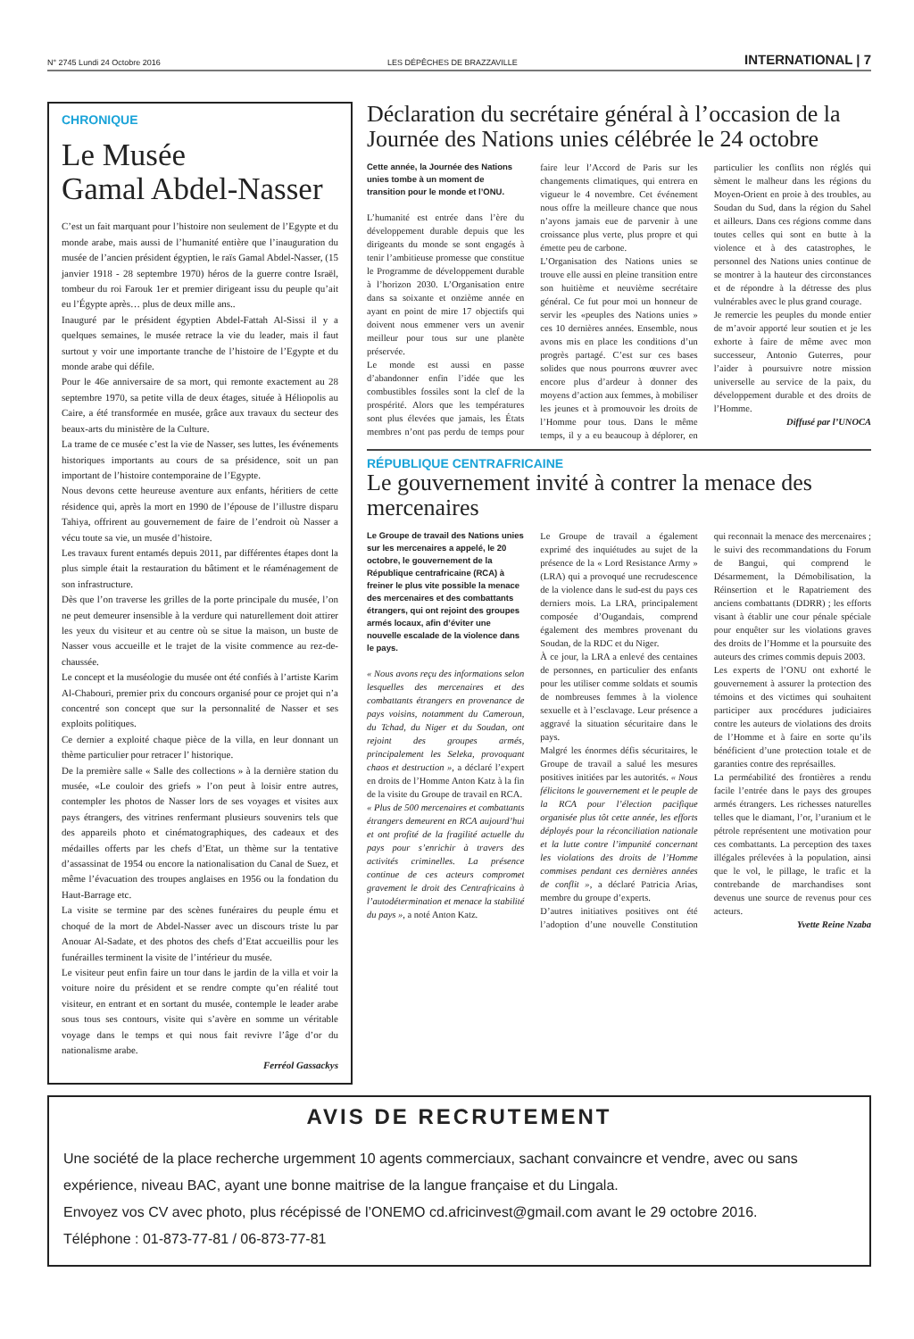N° 2745 Lundi 24 Octobre 2016 LES DÉPÊCHES DE BRAZZAVILLE INTERNATIONAL | 7
CHRONIQUE
Le Musée
Gamal Abdel-Nasser
C’est un fait marquant pour l’histoire non seulement de l’Egypte et du monde arabe, mais aussi de l’humanité entière que l’inauguration du musée de l’ancien président égyptien, le raïs Gamal Abdel-Nasser, (15 janvier 1918 - 28 septembre 1970) héros de la guerre contre Israël, tombeur du roi Farouk 1er et premier dirigeant issu du peuple qu’ait eu l’Égypte après… plus de deux mille ans..
Inauguré par le président égyptien Abdel-Fattah Al-Sissi il y a quelques semaines, le musée retrace la vie du leader, mais il faut surtout y voir une importante tranche de l’histoire de l’Egypte et du monde arabe qui défile.
Pour le 46e anniversaire de sa mort, qui remonte exactement au 28 septembre 1970, sa petite villa de deux étages, située à Héliopolis au Caire, a été transformée en musée, grâce aux travaux du secteur des beaux-arts du ministère de la Culture.
La trame de ce musée c’est la vie de Nasser, ses luttes, les événements historiques importants au cours de sa présidence, soit un pan important de l’histoire contemporaine de l’Egypte.
Nous devons cette heureuse aventure aux enfants, héritiers de cette résidence qui, après la mort en 1990 de l’épouse de l’illustre disparu Tahiya, offrirent au gouvernement de faire de l’endroit où Nasser a vécu toute sa vie, un musée d’histoire.
Les travaux furent entamés depuis 2011, par différentes étapes dont la plus simple était la restauration du bâtiment et le réaménagement de son infrastructure.
Dès que l’on traverse les grilles de la porte principale du musée, l’on ne peut demeurer insensible à la verdure qui naturellement doit attirer les yeux du visiteur et au centre où se situe la maison, un buste de Nasser vous accueille et le trajet de la visite commence au rez-de-chaussée.
Le concept et la muséologie du musée ont été confiés à l’artiste Karim Al-Chabouri, premier prix du concours organisé pour ce projet qui n’a concentré son concept que sur la personnalité de Nasser et ses exploits politiques.
Ce dernier a exploité chaque pièce de la villa, en leur donnant un thème particulier pour retracer l’ historique.
De la première salle « Salle des collections » à la dernière station du musée, «Le couloir des griefs » l’on peut à loisir entre autres, contempler les photos de Nasser lors de ses voyages et visites aux pays étrangers, des vitrines renfermant plusieurs souvenirs tels que des appareils photo et cinématographiques, des cadeaux et des médailles offerts par les chefs d’Etat, un thème sur la tentative d’assassinat de 1954 ou encore la nationalisation du Canal de Suez, et même l’évacuation des troupes anglaises en 1956 ou la fondation du Haut-Barrage etc.
La visite se termine par des scènes funéraires du peuple ému et choqué de la mort de Abdel-Nasser avec un discours triste lu par Anouar Al-Sadate, et des photos des chefs d’Etat accueillis pour les funérailles terminent la visite de l’intérieur du musée.
Le visiteur peut enfin faire un tour dans le jardin de la villa et voir la voiture noire du président et se rendre compte qu’en réalité tout visiteur, en entrant et en sortant du musée, contemple le leader arabe sous tous ses contours, visite qui s’avère en somme un véritable voyage dans le temps et qui nous fait revivre l’âge d’or du nationalisme arabe.
Ferréol Gassackys
Déclaration du secrétaire général à l’occasion de la Journée des Nations unies célébrée le 24 octobre
Cette année, la Journée des Nations unies tombe à un moment de transition pour le monde et l’ONU.
L’humanité est entrée dans l’ère du développement durable depuis que les dirigeants du monde se sont engagés à tenir l’ambitieuse promesse que constitue le Programme de développement durable à l’horizon 2030. L’Organisation entre dans sa soixante et onzième année en ayant en point de mire 17 objectifs qui doivent nous emmener vers un avenir meilleur pour tous sur une planète préservée.
Le monde est aussi en passe d’abandonner enfin l’idée que les combustibles fossiles sont la clef de la prospérité. Alors que les températures sont plus élevées que jamais, les États membres n’ont pas perdu de temps pour faire leur l’Accord de Paris sur les changements climatiques, qui entrera en vigueur le 4 novembre. Cet événement nous offre la meilleure chance que nous n’ayons jamais eue de parvenir à une croissance plus verte, plus propre et qui émette peu de carbone.
L’Organisation des Nations unies se trouve elle aussi en pleine transition entre son huitième et neuvième secrétaire général. Ce fut pour moi un honneur de servir les «peuples des Nations unies » ces 10 dernières années. Ensemble, nous avons mis en place les conditions d’un progrès partagé. C’est sur ces bases solides que nous pourrons œuvrer avec encore plus d’ardeur à donner des moyens d’action aux femmes, à mobiliser les jeunes et à promouvoir les droits de l’Homme pour tous. Dans le même temps, il y a eu beaucoup à déplorer, en particulier les conflits non réglés qui sèment le malheur dans les régions du Moyen-Orient en proie à des troubles, au Soudan du Sud, dans la région du Sahel et ailleurs. Dans ces régions comme dans toutes celles qui sont en butte à la violence et à des catastrophes, le personnel des Nations unies continue de se montrer à la hauteur des circonstances et de répondre à la détresse des plus vulnérables avec le plus grand courage.
Je remercie les peuples du monde entier de m’avoir apporté leur soutien et je les exhorte à faire de même avec mon successeur, Antonio Guterres, pour l’aider à poursuivre notre mission universelle au service de la paix, du développement durable et des droits de l’Homme.
Diffusé par l’UNOCA
RÉPUBLIQUE CENTRAFRICAINE
Le gouvernement invité à contrer la menace des mercenaires
Le Groupe de travail des Nations unies sur les mercenaires a appelé, le 20 octobre, le gouvernement de la République centrafricaine (RCA) à freiner le plus vite possible la menace des mercenaires et des combattants étrangers, qui ont rejoint des groupes armés locaux, afin d’éviter une nouvelle escalade de la violence dans le pays.
« Nous avons reçu des informations selon lesquelles des mercenaires et des combattants étrangers en provenance de pays voisins, notamment du Cameroun, du Tchad, du Niger et du Soudan, ont rejoint des groupes armés, principalement les Seleka, provoquant chaos et destruction », a déclaré l’expert en droits de l’Homme Anton Katz à la fin de la visite du Groupe de travail en RCA.
« Plus de 500 mercenaires et combattants étrangers demeurent en RCA aujourd’hui et ont profité de la fragilité actuelle du pays pour s’enrichir à travers des activités criminelles. La présence continue de ces acteurs compromet gravement le droit des Centrafricains à l’autodétermination et menace la stabilité du pays », a noté Anton Katz.
Le Groupe de travail a également exprimé des inquiétudes au sujet de la présence de la « Lord Resistance Army » (LRA) qui a provoqué une recrudescence de la violence dans le sud-est du pays ces derniers mois. La LRA, principalement composée d’Ougandais, comprend également des membres provenant du Soudan, de la RDC et du Niger.
À ce jour, la LRA a enlevé des centaines de personnes, en particulier des enfants pour les utiliser comme soldats et soumis de nombreuses femmes à la violence sexuelle et à l’esclavage. Leur présence a aggravé la situation sécuritaire dans le pays.
Malgré les énormes défis sécuritaires, le Groupe de travail a salué les mesures positives initiées par les autorités. « Nous félicitons le gouvernement et le peuple de la RCA pour l’élection pacifique organisée plus tôt cette année, les efforts déployés pour la réconciliation nationale et la lutte contre l’impunité concernant les violations des droits de l’Homme commises pendant ces dernières années de conflit », a déclaré Patricia Arias, membre du groupe d’experts.
D’autres initiatives positives ont été l’adoption d’une nouvelle Constitution qui reconnait la menace des mercenaires ; le suivi des recommandations du Forum de Bangui, qui comprend le Désarmement, la Démobilisation, la Réinsertion et le Rapatriement des anciens combattants (DDRR) ; les efforts visant à établir une cour pénale spéciale pour enquêter sur les violations graves des droits de l’Homme et la poursuite des auteurs des crimes commis depuis 2003.
Les experts de l’ONU ont exhorté le gouvernement à assurer la protection des témoins et des victimes qui souhaitent participer aux procédures judiciaires contre les auteurs de violations des droits de l’Homme et à faire en sorte qu’ils bénéficient d’une protection totale et de garanties contre des représailles.
La perméabilité des frontières a rendu facile l’entrée dans le pays des groupes armés étrangers. Les richesses naturelles telles que le diamant, l’or, l’uranium et le pétrole représentent une motivation pour ces combattants. La perception des taxes illégales prélevées à la population, ainsi que le vol, le pillage, le trafic et la contrebande de marchandises sont devenus une source de revenus pour ces acteurs.
Yvette Reine Nzaba
AVIS DE RECRUTEMENT
Une société de la place recherche urgemment 10 agents commerciaux, sachant convaincre et vendre, avec ou sans expérience, niveau BAC, ayant une bonne maitrise de la langue française et du Lingala.
Envoyez vos CV avec photo, plus récépissé de l’ONEMO cd.africinvest@gmail.com avant le 29 octobre 2016.
Téléphone : 01-873-77-81 / 06-873-77-81